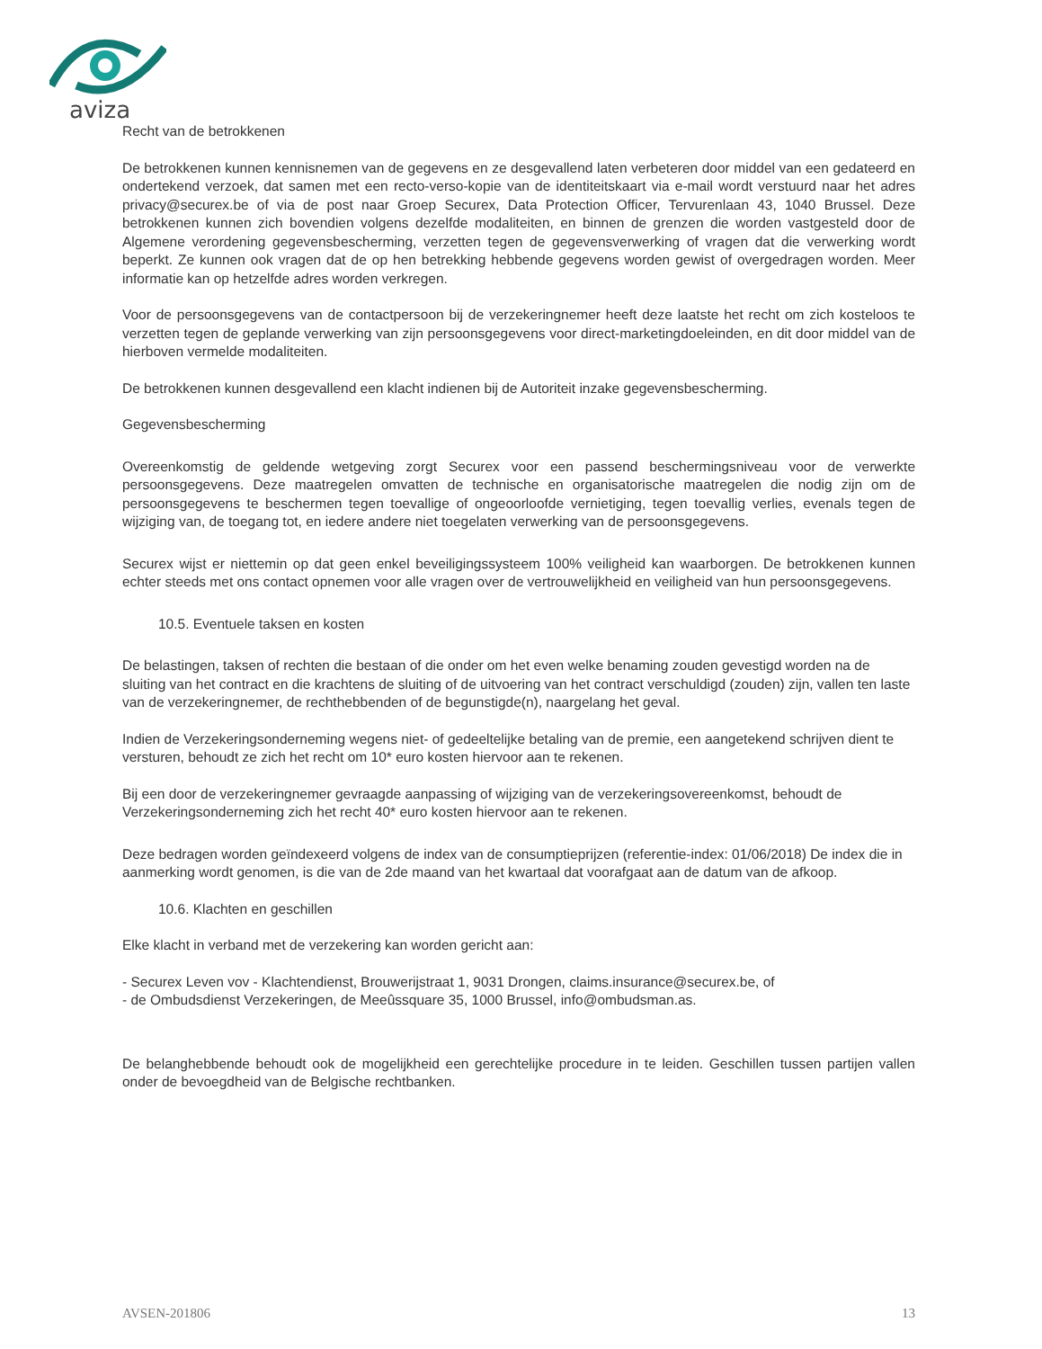aviza
Recht van de betrokkenen
De betrokkenen kunnen kennisnemen van de gegevens en ze desgevallend laten verbeteren door middel van een gedateerd en ondertekend verzoek, dat samen met een recto-verso-kopie van de identiteitskaart via e-mail wordt verstuurd naar het adres privacy@securex.be of via de post naar Groep Securex, Data Protection Officer, Tervurenlaan 43, 1040 Brussel. Deze betrokkenen kunnen zich bovendien volgens dezelfde modaliteiten, en binnen de grenzen die worden vastgesteld door de Algemene verordening gegevensbescherming, verzetten tegen de gegevensverwerking of vragen dat die verwerking wordt beperkt. Ze kunnen ook vragen dat de op hen betrekking hebbende gegevens worden gewist of overgedragen worden. Meer informatie kan op hetzelfde adres worden verkregen.
Voor de persoonsgegevens van de contactpersoon bij de verzekeringnemer heeft deze laatste het recht om zich kosteloos te verzetten tegen de geplande verwerking van zijn persoonsgegevens voor direct-marketingdoeleinden, en dit door middel van de hierboven vermelde modaliteiten.
De betrokkenen kunnen desgevallend een klacht indienen bij de Autoriteit inzake gegevensbescherming.
Gegevensbescherming
Overeenkomstig de geldende wetgeving zorgt Securex voor een passend beschermingsniveau voor de verwerkte persoonsgegevens. Deze maatregelen omvatten de technische en organisatorische maatregelen die nodig zijn om de persoonsgegevens te beschermen tegen toevallige of ongeoorloofde vernietiging, tegen toevallig verlies, evenals tegen de wijziging van, de toegang tot, en iedere andere niet toegelaten verwerking van de persoonsgegevens.
Securex wijst er niettemin op dat geen enkel beveiligingssysteem 100% veiligheid kan waarborgen. De betrokkenen kunnen echter steeds met ons contact opnemen voor alle vragen over de vertrouwelijkheid en veiligheid van hun persoonsgegevens.
10.5. Eventuele taksen en kosten
De belastingen, taksen of rechten die bestaan of die onder om het even welke benaming zouden gevestigd worden na de sluiting van het contract en die krachtens de sluiting of de uitvoering van het contract verschuldigd (zouden) zijn, vallen ten laste van de verzekeringnemer, de rechthebbenden of de begunstigde(n), naargelang het geval.
Indien de Verzekeringsonderneming wegens niet- of gedeeltelijke betaling van de premie, een aangetekend schrijven dient te versturen, behoudt ze zich het recht om 10* euro kosten hiervoor aan te rekenen.
Bij een door de verzekeringnemer gevraagde aanpassing of wijziging van de verzekeringsovereenkomst, behoudt de Verzekeringsonderneming zich het recht 40* euro kosten hiervoor aan te rekenen.
Deze bedragen worden geïndexeerd volgens de index van de consumptieprijzen (referentie-index: 01/06/2018) De index die in aanmerking wordt genomen, is die van de 2de maand van het kwartaal dat voorafgaat aan de datum van de afkoop.
10.6. Klachten en geschillen
Elke klacht in verband met de verzekering kan worden gericht aan:
- Securex Leven vov - Klachtendienst, Brouwerijstraat 1, 9031 Drongen, claims.insurance@securex.be, of
- de Ombudsdienst Verzekeringen, de Meeûssquare 35, 1000 Brussel, info@ombudsman.as.
De belanghebbende behoudt ook de mogelijkheid een gerechtelijke procedure in te leiden. Geschillen tussen partijen vallen onder de bevoegdheid van de Belgische rechtbanken.
AVSEN-201806 13